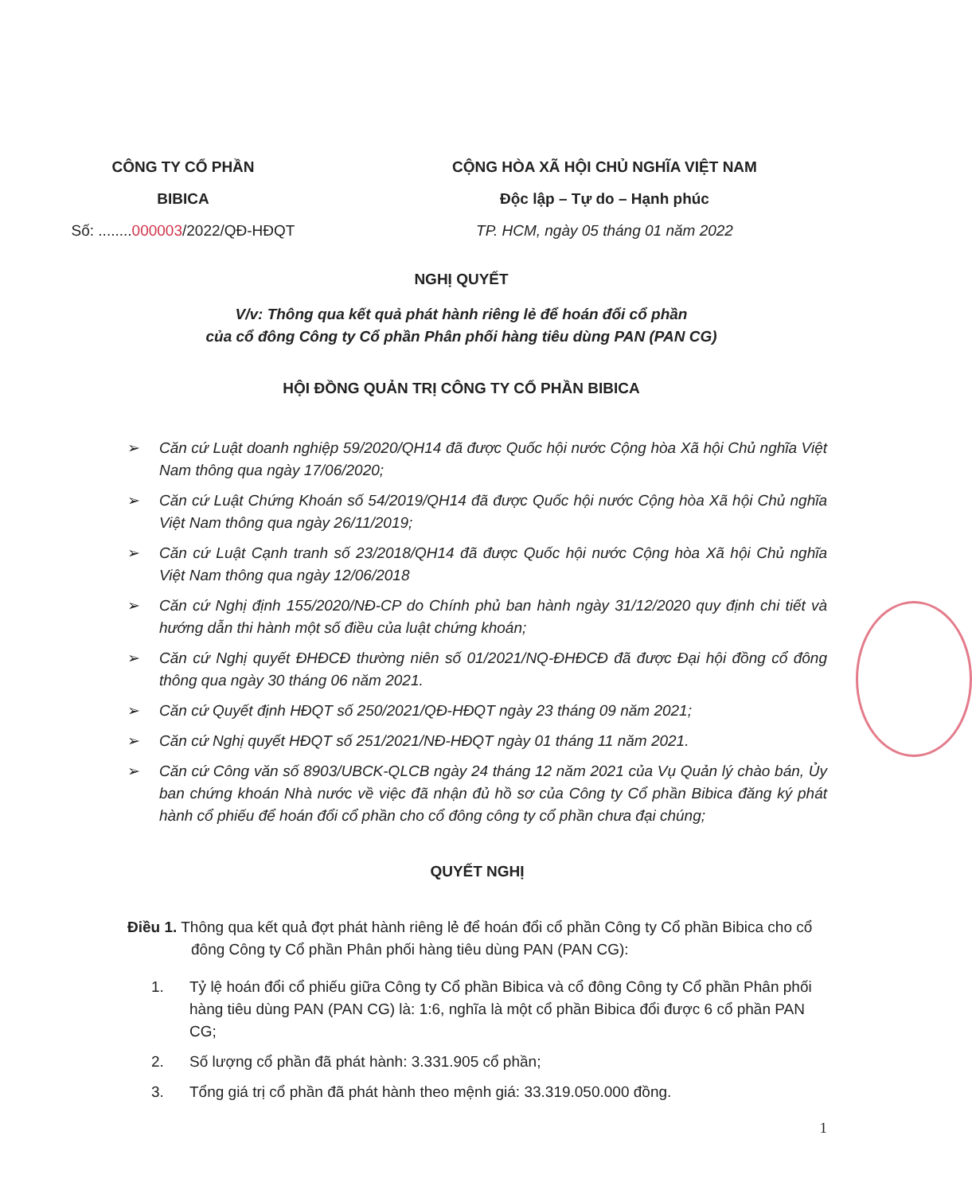CÔNG TY CỔ PHẦN
BIBICA
Số: ........000003/2022/QĐ-HĐQT
CỘNG HÒA XÃ HỘI CHỦ NGHĨA VIỆT NAM
Độc lập – Tự do – Hạnh phúc
TP. HCM, ngày 05 tháng 01 năm 2022
NGHỊ QUYẾT
V/v: Thông qua kết quả phát hành riêng lẻ để hoán đổi cổ phần
của cổ đông Công ty Cổ phần Phân phối hàng tiêu dùng PAN (PAN CG)
HỘI ĐỒNG QUẢN TRỊ CÔNG TY CỔ PHẦN BIBICA
➢ Căn cứ Luật doanh nghiệp 59/2020/QH14 đã được Quốc hội nước Cộng hòa Xã hội Chủ nghĩa Việt Nam thông qua ngày 17/06/2020;
➢ Căn cứ Luật Chứng Khoán số 54/2019/QH14 đã được Quốc hội nước Cộng hòa Xã hội Chủ nghĩa Việt Nam thông qua ngày 26/11/2019;
➢ Căn cứ Luật Cạnh tranh số 23/2018/QH14 đã được Quốc hội nước Cộng hòa Xã hội Chủ nghĩa Việt Nam thông qua ngày 12/06/2018
➢ Căn cứ Nghị định 155/2020/NĐ-CP do Chính phủ ban hành ngày 31/12/2020 quy định chi tiết và hướng dẫn thi hành một số điều của luật chứng khoán;
➢ Căn cứ Nghị quyết ĐHĐCĐ thường niên số 01/2021/NQ-ĐHĐCĐ đã được Đại hội đồng cổ đông thông qua ngày 30 tháng 06 năm 2021.
➢ Căn cứ Quyết định HĐQT số 250/2021/QĐ-HĐQT ngày 23 tháng 09 năm 2021;
➢ Căn cứ Nghị quyết HĐQT số 251/2021/NĐ-HĐQT ngày 01 tháng 11 năm 2021.
➢ Căn cứ Công văn số 8903/UBCK-QLCB ngày 24 tháng 12 năm 2021 của Vụ Quản lý chào bán, Ủy ban chứng khoán Nhà nước về việc đã nhận đủ hồ sơ của Công ty Cổ phần Bibica đăng ký phát hành cổ phiếu để hoán đổi cổ phần cho cổ đông công ty cổ phần chưa đại chúng;
QUYẾT NGHỊ
Điều 1. Thông qua kết quả đợt phát hành riêng lẻ để hoán đổi cổ phần Công ty Cổ phần Bibica cho cổ đông Công ty Cổ phần Phân phối hàng tiêu dùng PAN (PAN CG):
1. Tỷ lệ hoán đổi cổ phiếu giữa Công ty Cổ phần Bibica và cổ đông Công ty Cổ phần Phân phối hàng tiêu dùng PAN (PAN CG) là: 1:6, nghĩa là một cổ phần Bibica đổi được 6 cổ phần PAN CG;
2. Số lượng cổ phần đã phát hành: 3.331.905 cổ phần;
3. Tổng giá trị cổ phần đã phát hành theo mệnh giá: 33.319.050.000 đồng.
1